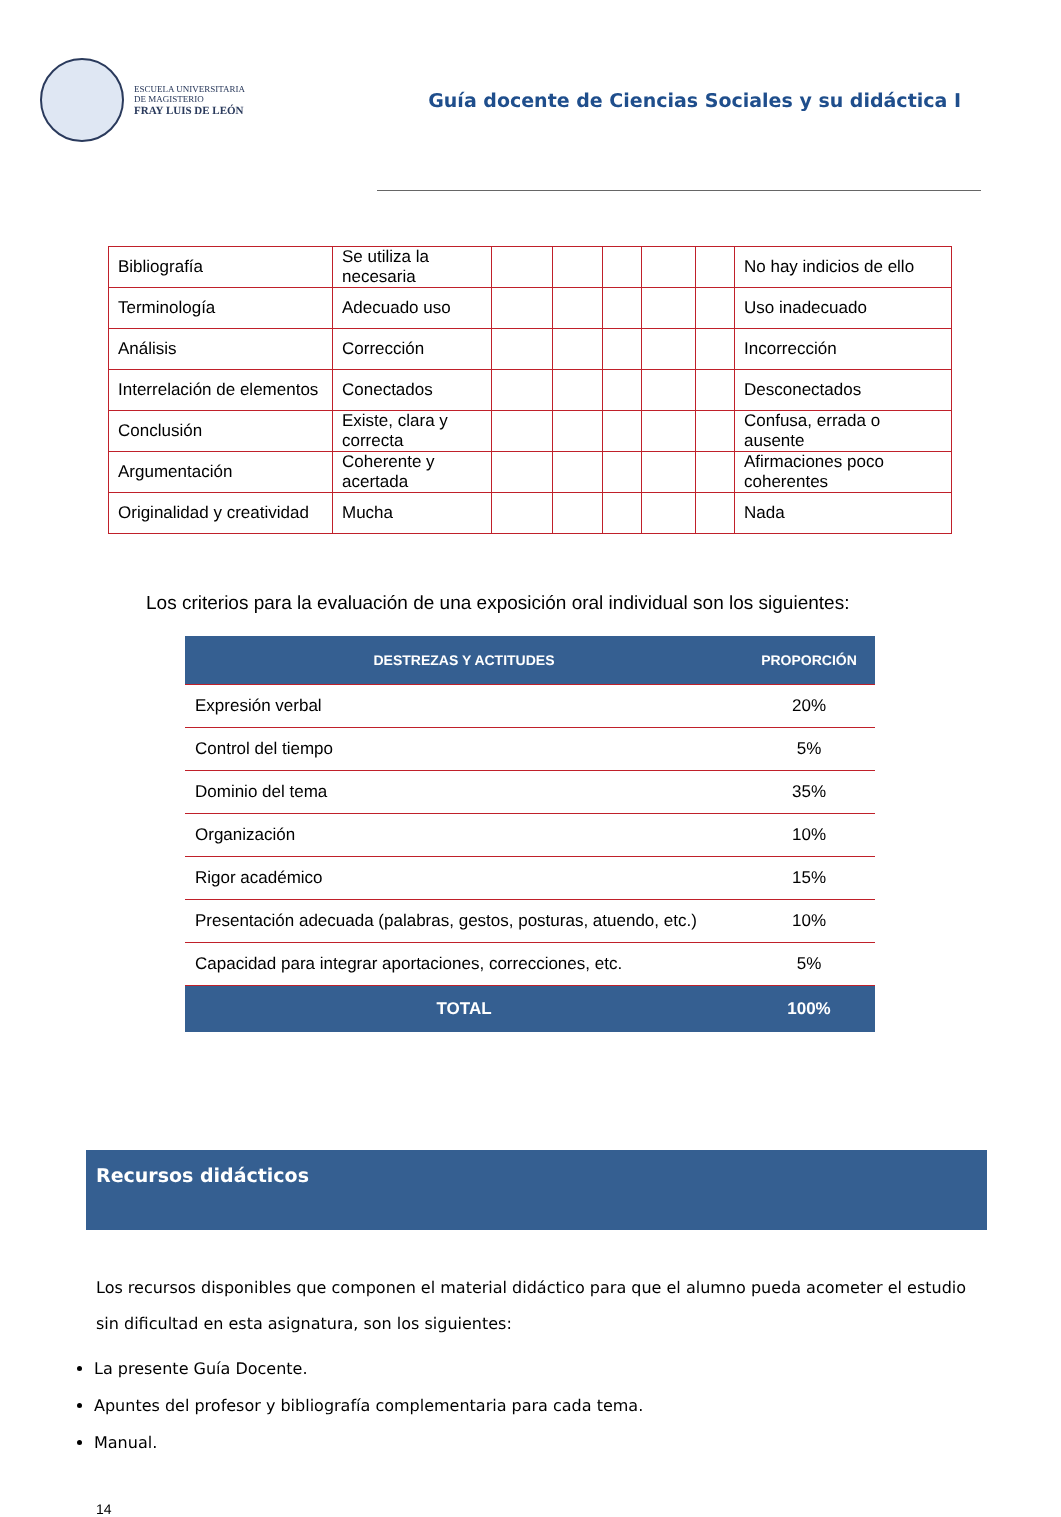ESCUELA UNIVERSITARIA
DE MAGISTERIO
FRAY LUIS DE LEÓN
Guía docente de Ciencias Sociales y su didáctica I
| Bibliografía | Se utiliza la necesaria | | | | | | No hay indicios de ello |
| Terminología | Adecuado uso | | | | | | Uso inadecuado |
| Análisis | Corrección | | | | | | Incorrección |
| Interrelación de elementos | Conectados | | | | | | Desconectados |
| Conclusión | Existe, clara y correcta | | | | | | Confusa, errada o ausente |
| Argumentación | Coherente y acertada | | | | | | Afirmaciones poco coherentes |
| Originalidad y creatividad | Mucha | | | | | | Nada |
Los criterios para la evaluación de una exposición oral individual son los siguientes:
| DESTREZAS Y ACTITUDES | PROPORCIÓN |
| --- | --- |
| Expresión verbal | 20% |
| Control del tiempo | 5% |
| Dominio del tema | 35% |
| Organización | 10% |
| Rigor académico | 15% |
| Presentación adecuada (palabras, gestos, posturas, atuendo, etc.) | 10% |
| Capacidad para integrar aportaciones, correcciones, etc. | 5% |
| TOTAL | 100% |
Recursos didácticos
Los recursos disponibles que componen el material didáctico para que el alumno pueda acometer el estudio sin dificultad en esta asignatura, son los siguientes:
La presente Guía Docente.
Apuntes del profesor y bibliografía complementaria para cada tema.
Manual.
14